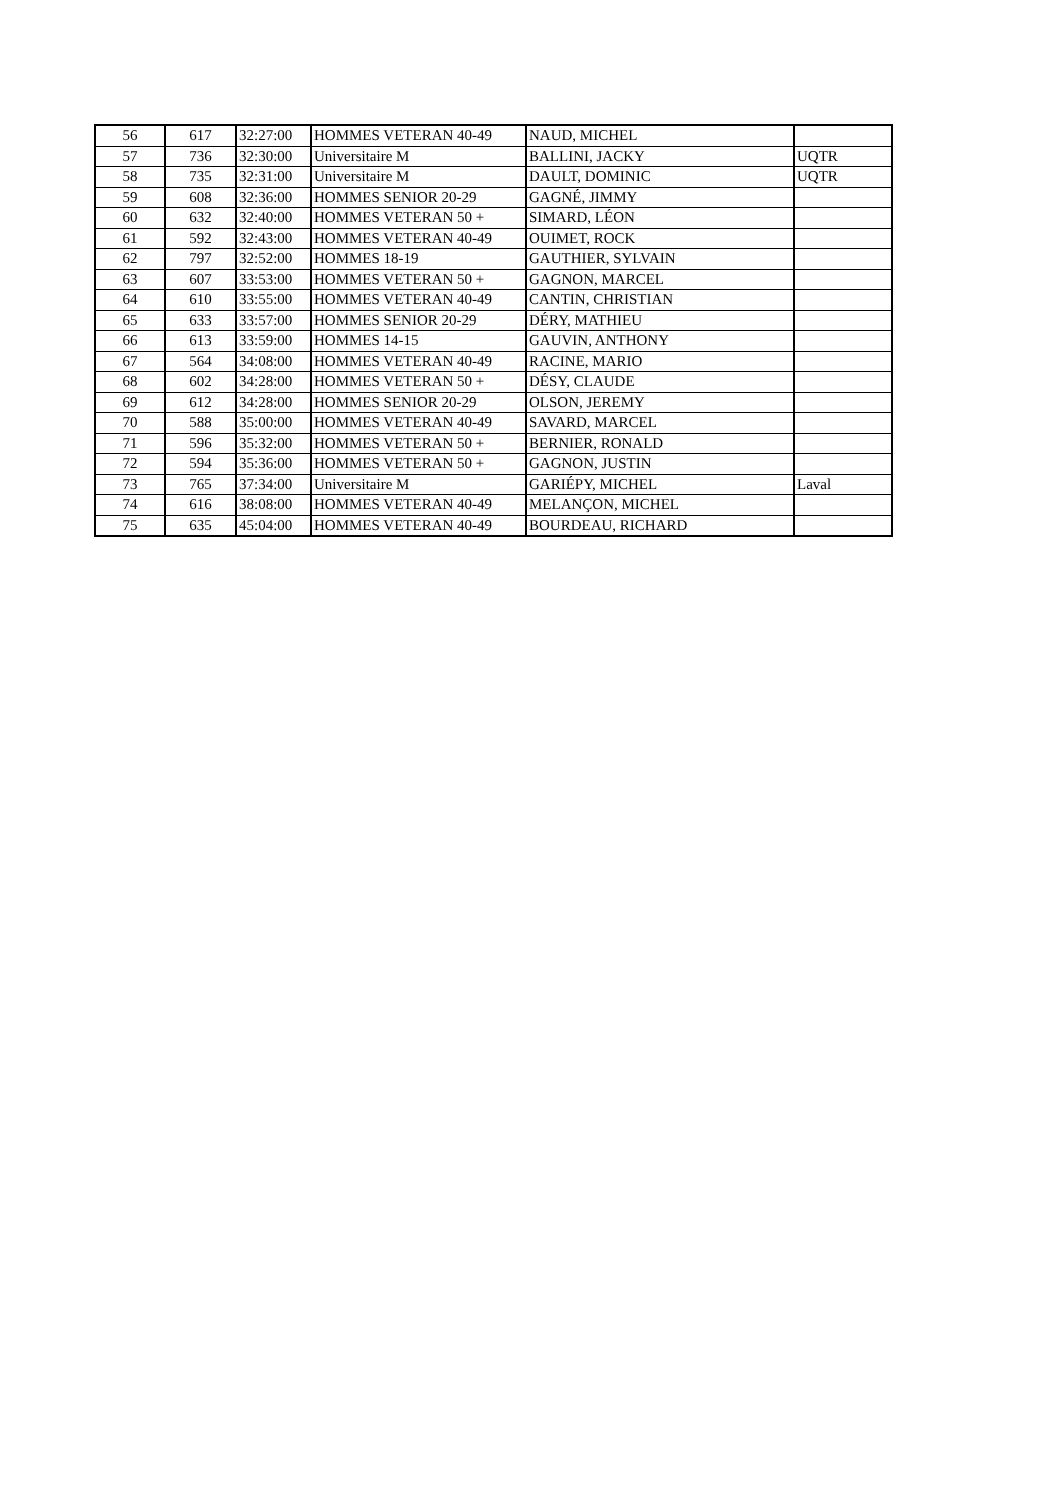| 56 | 617 | 32:27:00 | HOMMES VETERAN 40-49 | NAUD, MICHEL | |
| 57 | 736 | 32:30:00 | Universitaire M | BALLINI, JACKY | UQTR |
| 58 | 735 | 32:31:00 | Universitaire M | DAULT, DOMINIC | UQTR |
| 59 | 608 | 32:36:00 | HOMMES SENIOR 20-29 | GAGNÉ, JIMMY | |
| 60 | 632 | 32:40:00 | HOMMES VETERAN 50 + | SIMARD, LÉON | |
| 61 | 592 | 32:43:00 | HOMMES VETERAN 40-49 | OUIMET, ROCK | |
| 62 | 797 | 32:52:00 | HOMMES 18-19 | GAUTHIER, SYLVAIN | |
| 63 | 607 | 33:53:00 | HOMMES VETERAN 50 + | GAGNON, MARCEL | |
| 64 | 610 | 33:55:00 | HOMMES VETERAN 40-49 | CANTIN, CHRISTIAN | |
| 65 | 633 | 33:57:00 | HOMMES SENIOR 20-29 | DÉRY, MATHIEU | |
| 66 | 613 | 33:59:00 | HOMMES 14-15 | GAUVIN, ANTHONY | |
| 67 | 564 | 34:08:00 | HOMMES VETERAN 40-49 | RACINE, MARIO | |
| 68 | 602 | 34:28:00 | HOMMES VETERAN 50 + | DÉSY, CLAUDE | |
| 69 | 612 | 34:28:00 | HOMMES SENIOR 20-29 | OLSON, JEREMY | |
| 70 | 588 | 35:00:00 | HOMMES VETERAN 40-49 | SAVARD, MARCEL | |
| 71 | 596 | 35:32:00 | HOMMES VETERAN 50 + | BERNIER, RONALD | |
| 72 | 594 | 35:36:00 | HOMMES VETERAN 50 + | GAGNON, JUSTIN | |
| 73 | 765 | 37:34:00 | Universitaire M | GARIÉPY, MICHEL | Laval |
| 74 | 616 | 38:08:00 | HOMMES VETERAN 40-49 | MELANÇON, MICHEL | |
| 75 | 635 | 45:04:00 | HOMMES VETERAN 40-49 | BOURDEAU, RICHARD | |